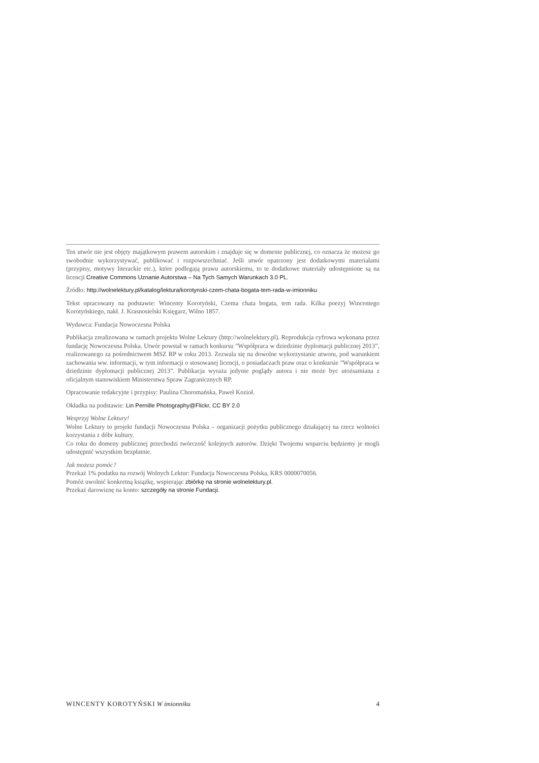Ten utwór nie jest objęty majątkowym prawem autorskim i znajduje się w domenie publicznej, co oznacza że możesz go swobodnie wykorzystywać, publikować i rozpowszechniać. Jeśli utwór opatrzony jest dodatkowymi materiałami (przypisy, motywy literackie etc.), które podlegają prawu autorskiemu, to te dodatkowe materiały udostępnione są na licencji Creative Commons Uznanie Autorstwa – Na Tych Samych Warunkach 3.0 PL.
Źródło: http://wolnelektury.pl/katalog/lektura/korotynski-czem-chata-bogata-tem-rada-w-imionniku
Tekst opracowany na podstawie: Wincenty Korotyński, Czema chata bogata, tem rada. Kilka poezyj Wincentego Korotyńskiego, nakł. J. Krasnosielski Księgarz, Wilno 1857.
Wydawca: Fundacja Nowoczesna Polska
Publikacja zrealizowana w ramach projektu Wolne Lektury (http://wolnelektury.pl). Reprodukcja cyfrowa wykonana przez fundację Nowoczesna Polska. Utwór powstał w ramach konkursu ”Współpraca w dziedzinie dyplomacji publicznej 2013”, realizowanego za pośrednictwem MSZ RP w roku 2013. Zezwala się na dowolne wykorzystanie utworu, pod warunkiem zachowania ww. informacji, w tym informacji o stosowanej licencji, o posiadaczach praw oraz o konkursie ”Współpraca w dziedzinie dyplomacji publicznej 2013”. Publikacja wyraża jedynie poglądy autora i nie może byc utożsamiana z oficjalnym stanowiskiem Ministerstwa Spraw Zagranicznych RP.
Opracowanie redakcyjne i przypisy: Paulina Choromańska, Paweł Kozioł.
Okładka na podstawie: Lin Pernille Photography@Flickr, CC BY 2.0
Wesprzyj Wolne Lektury!
Wolne Lektury to projekt fundacji Nowoczesna Polska – organizacji pożytku publicznego działającej na rzecz wolności korzystania z dóbr kultury.
Co roku do domeny publicznej przechodzi twórczość kolejnych autorów. Dzięki Twojemu wsparciu będziemy je mogli udostępnić wszystkim bezpłatnie.
Jak możesz pomóc?
Przekaż 1% podatku na rozwój Wolnych Lektur: Fundacja Nowoczesna Polska, KRS 0000070056.
Pomóż uwolnić konkretną książkę, wspierając zbiórkę na stronie wolnelektury.pl.
Przekaż darowiznę na konto: szczegóły na stronie Fundacji.
WINCENTY KOROTYŃSKI W imionniku 4